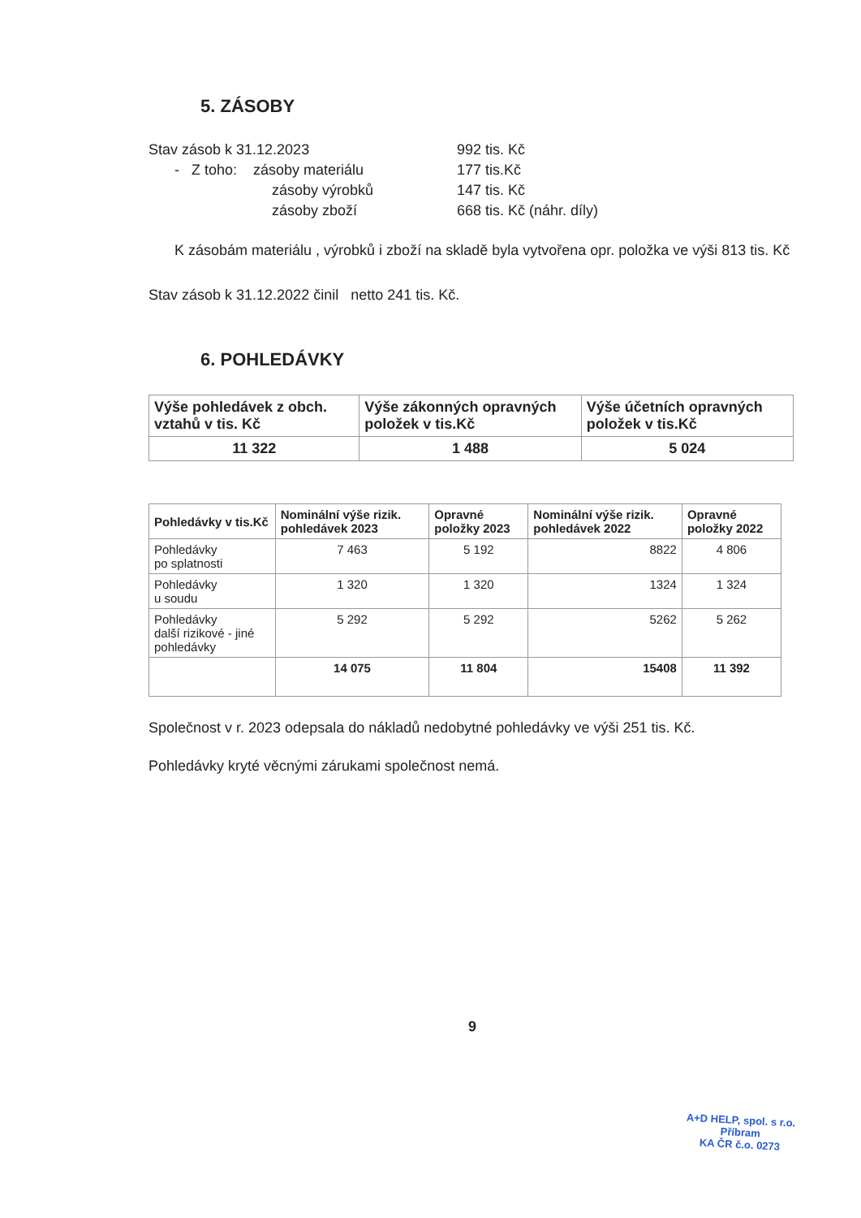5. ZÁSOBY
Stav zásob k 31.12.2023 992 tis. Kč
- Z toho: zásoby materiálu 177 tis.Kč
zásoby výrobků 147 tis. Kč
zásoby zboží 668 tis. Kč (náhr. díly)
K zásobám materiálu , výrobků i zboží na skladě byla vytvořena opr. položka ve výši 813 tis. Kč
Stav zásob k 31.12.2022 činil netto 241 tis. Kč.
6. POHLEDÁVKY
| Výše pohledávek z obch. vztahů v tis. Kč | Výše zákonných opravných položek v tis.Kč | Výše účetních opravných položek v tis.Kč |
| --- | --- | --- |
| 11 322 | 1 488 | 5 024 |
| Pohledávky v tis.Kč | Nominální výše rizik. pohledávek 2023 | Opravné položky 2023 | Nominální výše rizik. pohledávek 2022 | Opravné položky 2022 |
| --- | --- | --- | --- | --- |
| Pohledávky po splatnosti | 7 463 | 5 192 | 8822 | 4 806 |
| Pohledávky u soudu | 1 320 | 1 320 | 1324 | 1 324 |
| Pohledávky další rizikové - jiné pohledávky | 5 292 | 5 292 | 5262 | 5 262 |
| | 14 075 | 11 804 | 15408 | 11 392 |
Společnost v r. 2023 odepsala do nákladů nedobytné pohledávky ve výši 251 tis. Kč.
Pohledávky kryté věcnými zárukami společnost nemá.
9
A+D HELP, spol. s r.o.
Příbram
KA ČR č.o. 0273